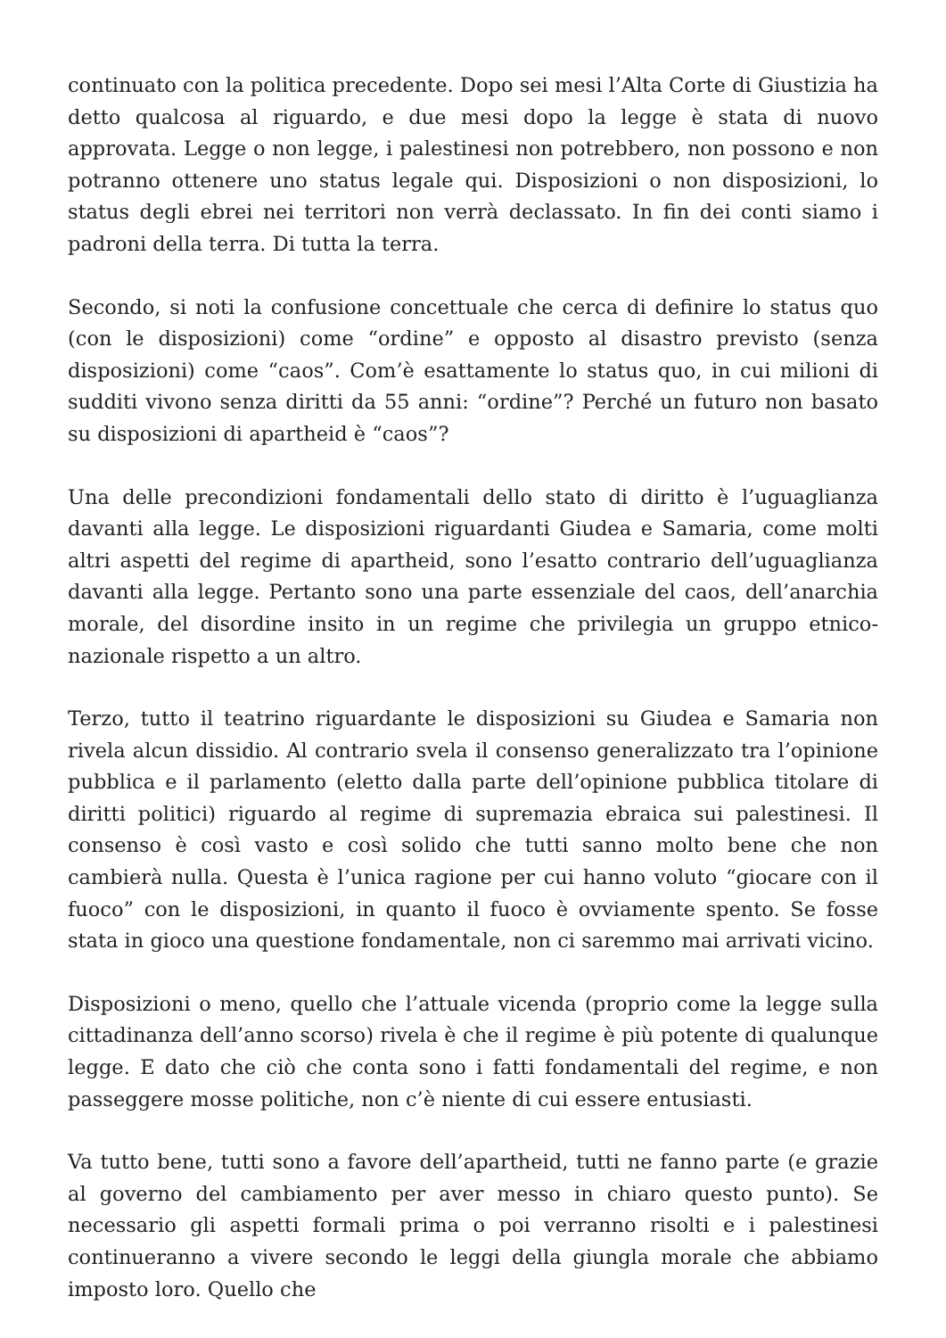continuato con la politica precedente. Dopo sei mesi l’Alta Corte di Giustizia ha detto qualcosa al riguardo, e due mesi dopo la legge è stata di nuovo approvata. Legge o non legge, i palestinesi non potrebbero, non possono e non potranno ottenere uno status legale qui. Disposizioni o non disposizioni, lo status degli ebrei nei territori non verrà declassato. In fin dei conti siamo i padroni della terra. Di tutta la terra.
Secondo, si noti la confusione concettuale che cerca di definire lo status quo (con le disposizioni) come “ordine” e opposto al disastro previsto (senza disposizioni) come “caos”. Com’è esattamente lo status quo, in cui milioni di sudditi vivono senza diritti da 55 anni: “ordine”? Perché un futuro non basato su disposizioni di apartheid è “caos”?
Una delle precondizioni fondamentali dello stato di diritto è l’uguaglianza davanti alla legge. Le disposizioni riguardanti Giudea e Samaria, come molti altri aspetti del regime di apartheid, sono l’esatto contrario dell’uguaglianza davanti alla legge. Pertanto sono una parte essenziale del caos, dell’anarchia morale, del disordine insito in un regime che privilegia un gruppo etnico-nazionale rispetto a un altro.
Terzo, tutto il teatrino riguardante le disposizioni su Giudea e Samaria non rivela alcun dissidio. Al contrario svela il consenso generalizzato tra l’opinione pubblica e il parlamento (eletto dalla parte dell’opinione pubblica titolare di diritti politici) riguardo al regime di supremazia ebraica sui palestinesi. Il consenso è così vasto e così solido che tutti sanno molto bene che non cambierà nulla. Questa è l’unica ragione per cui hanno voluto “giocare con il fuoco” con le disposizioni, in quanto il fuoco è ovviamente spento. Se fosse stata in gioco una questione fondamentale, non ci saremmo mai arrivati vicino.
Disposizioni o meno, quello che l’attuale vicenda (proprio come la legge sulla cittadinanza dell’anno scorso) rivela è che il regime è più potente di qualunque legge. E dato che ciò che conta sono i fatti fondamentali del regime, e non passeggere mosse politiche, non c’è niente di cui essere entusiasti.
Va tutto bene, tutti sono a favore dell’apartheid, tutti ne fanno parte (e grazie al governo del cambiamento per aver messo in chiaro questo punto). Se necessario gli aspetti formali prima o poi verranno risolti e i palestinesi continueranno a vivere secondo le leggi della giungla morale che abbiamo imposto loro. Quello che